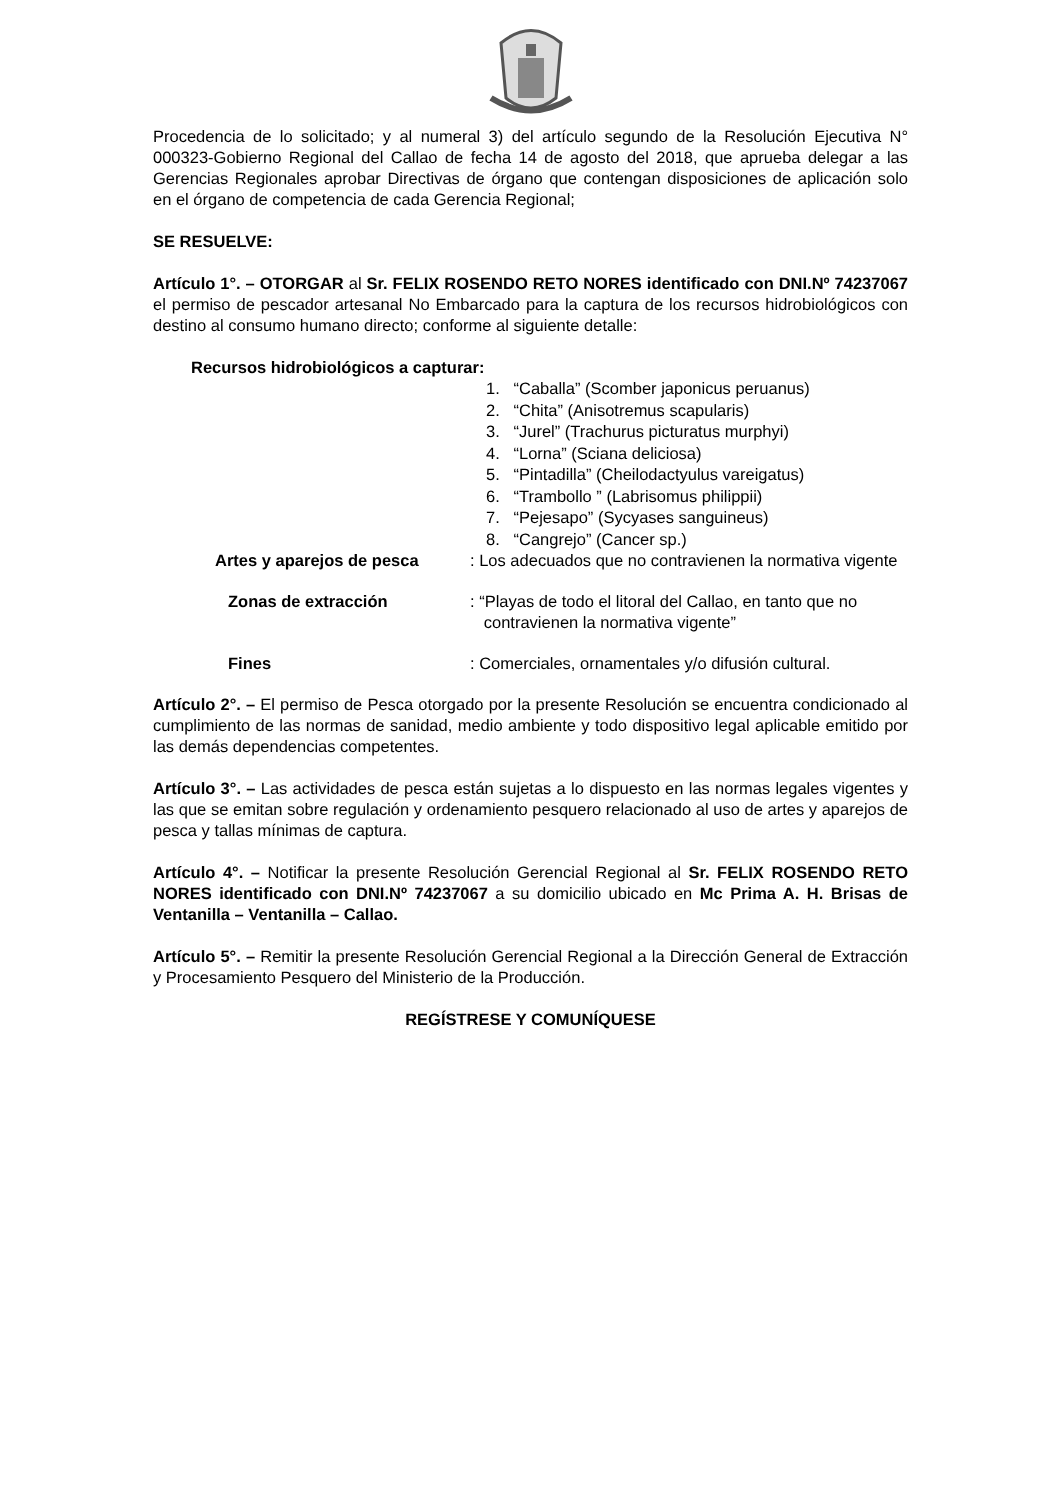Procedencia de lo solicitado; y al numeral 3) del artículo segundo de la Resolución Ejecutiva N° 000323-Gobierno Regional del Callao de fecha 14 de agosto del 2018, que aprueba delegar a las Gerencias Regionales aprobar Directivas de órgano que contengan disposiciones de aplicación solo en el órgano de competencia de cada Gerencia Regional;
SE RESUELVE:
Artículo 1°. – OTORGAR al Sr. FELIX ROSENDO RETO NORES identificado con DNI.Nº 74237067 el permiso de pescador artesanal No Embarcado para la captura de los recursos hidrobiológicos con destino al consumo humano directo; conforme al siguiente detalle:
Recursos hidrobiológicos a capturar:
1. “Caballa” (Scomber japonicus peruanus)
2. “Chita” (Anisotremus scapularis)
3. “Jurel” (Trachurus picturatus murphyi)
4. “Lorna” (Sciana deliciosa)
5. “Pintadilla” (Cheilodactyulus vareigatus)
6. “Trambollo ” (Labrisomus philippii)
7. “Pejesapo” (Sycyases sanguineus)
8. “Cangrejo” (Cancer sp.)
Artes y aparejos de pesca : Los adecuados que no contravienen la normativa vigente
Zonas de extracción : “Playas de todo el litoral del Callao, en tanto que no
contravienen la normativa vigente”
Fines : Comerciales, ornamentales y/o difusión cultural.
Artículo 2°. – El permiso de Pesca otorgado por la presente Resolución se encuentra condicionado al cumplimiento de las normas de sanidad, medio ambiente y todo dispositivo legal aplicable emitido por las demás dependencias competentes.
Artículo 3°. – Las actividades de pesca están sujetas a lo dispuesto en las normas legales vigentes y las que se emitan sobre regulación y ordenamiento pesquero relacionado al uso de artes y aparejos de pesca y tallas mínimas de captura.
Artículo 4°. – Notificar la presente Resolución Gerencial Regional al Sr. FELIX ROSENDO RETO NORES identificado con DNI.Nº 74237067 a su domicilio ubicado en Mc Prima A. H. Brisas de Ventanilla – Ventanilla – Callao.
Artículo 5°. – Remitir la presente Resolución Gerencial Regional a la Dirección General de Extracción y Procesamiento Pesquero del Ministerio de la Producción.
REGÍSTRESE Y COMUNÍQUESE